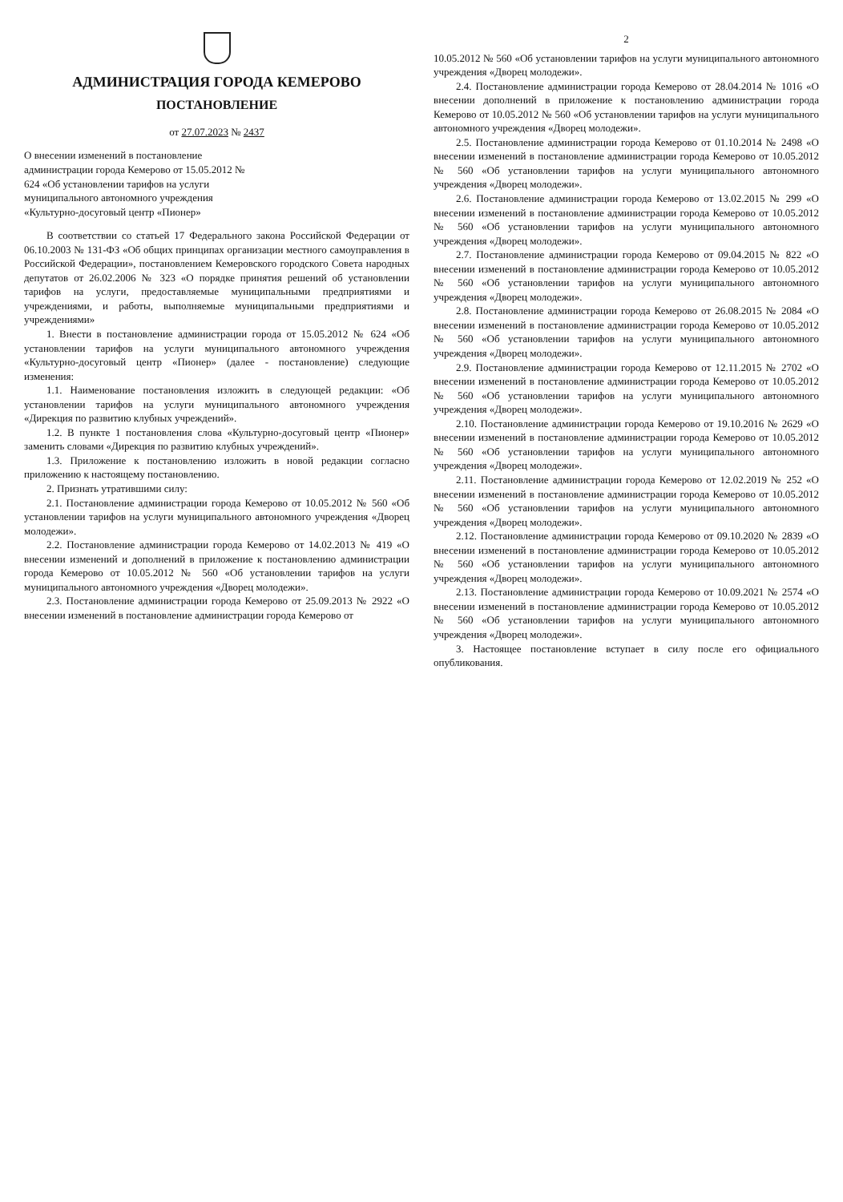АДМИНИСТРАЦИЯ ГОРОДА КЕМЕРОВО
ПОСТАНОВЛЕНИЕ
от 27.07.2023 № 2437
О внесении изменений в постановление администрации города Кемерово от 15.05.2012 № 624 «Об установлении тарифов на услуги муниципального автономного учреждения «Культурно-досуговый центр «Пионер»
В соответствии со статьей 17 Федерального закона Российской Федерации от 06.10.2003 № 131-ФЗ «Об общих принципах организации местного самоуправления в Российской Федерации», постановлением Кемеровского городского Совета народных депутатов от 26.02.2006 № 323 «О порядке принятия решений об установлении тарифов на услуги, предоставляемые муниципальными предприятиями и учреждениями, и работы, выполняемые муниципальными предприятиями и учреждениями»
1. Внести в постановление администрации города от 15.05.2012 № 624 «Об установлении тарифов на услуги муниципального автономного учреждения «Культурно-досуговый центр «Пионер» (далее - постановление) следующие изменения:
1.1. Наименование постановления изложить в следующей редакции: «Об установлении тарифов на услуги муниципального автономного учреждения «Дирекция по развитию клубных учреждений».
1.2. В пункте 1 постановления слова «Культурно-досуговый центр «Пионер» заменить словами «Дирекция по развитию клубных учреждений».
1.3. Приложение к постановлению изложить в новой редакции согласно приложению к настоящему постановлению.
2. Признать утратившими силу:
2.1. Постановление администрации города Кемерово от 10.05.2012 № 560 «Об установлении тарифов на услуги муниципального автономного учреждения «Дворец молодежи».
2.2. Постановление администрации города Кемерово от 14.02.2013 № 419 «О внесении изменений и дополнений в приложение к постановлению администрации города Кемерово от 10.05.2012 № 560 «Об установлении тарифов на услуги муниципального автономного учреждения «Дворец молодежи».
2.3. Постановление администрации города Кемерово от 25.09.2013 № 2922 «О внесении изменений в постановление администрации города Кемерово от
2
10.05.2012 № 560 «Об установлении тарифов на услуги муниципального автономного учреждения «Дворец молодежи».
2.4. Постановление администрации города Кемерово от 28.04.2014 № 1016 «О внесении дополнений в приложение к постановлению администрации города Кемерово от 10.05.2012 № 560 «Об установлении тарифов на услуги муниципального автономного учреждения «Дворец молодежи».
2.5. Постановление администрации города Кемерово от 01.10.2014 № 2498 «О внесении изменений в постановление администрации города Кемерово от 10.05.2012 № 560 «Об установлении тарифов на услуги муниципального автономного учреждения «Дворец молодежи».
2.6. Постановление администрации города Кемерово от 13.02.2015 № 299 «О внесении изменений в постановление администрации города Кемерово от 10.05.2012 № 560 «Об установлении тарифов на услуги муниципального автономного учреждения «Дворец молодежи».
2.7. Постановление администрации города Кемерово от 09.04.2015 № 822 «О внесении изменений в постановление администрации города Кемерово от 10.05.2012 № 560 «Об установлении тарифов на услуги муниципального автономного учреждения «Дворец молодежи».
2.8. Постановление администрации города Кемерово от 26.08.2015 № 2084 «О внесении изменений в постановление администрации города Кемерово от 10.05.2012 № 560 «Об установлении тарифов на услуги муниципального автономного учреждения «Дворец молодежи».
2.9. Постановление администрации города Кемерово от 12.11.2015 № 2702 «О внесении изменений в постановление администрации города Кемерово от 10.05.2012 № 560 «Об установлении тарифов на услуги муниципального автономного учреждения «Дворец молодежи».
2.10. Постановление администрации города Кемерово от 19.10.2016 № 2629 «О внесении изменений в постановление администрации города Кемерово от 10.05.2012 № 560 «Об установлении тарифов на услуги муниципального автономного учреждения «Дворец молодежи».
2.11. Постановление администрации города Кемерово от 12.02.2019 № 252 «О внесении изменений в постановление администрации города Кемерово от 10.05.2012 № 560 «Об установлении тарифов на услуги муниципального автономного учреждения «Дворец молодежи».
2.12. Постановление администрации города Кемерово от 09.10.2020 № 2839 «О внесении изменений в постановление администрации города Кемерово от 10.05.2012 № 560 «Об установлении тарифов на услуги муниципального автономного учреждения «Дворец молодежи».
2.13. Постановление администрации города Кемерово от 10.09.2021 № 2574 «О внесении изменений в постановление администрации города Кемерово от 10.05.2012 № 560 «Об установлении тарифов на услуги муниципального автономного учреждения «Дворец молодежи».
3. Настоящее постановление вступает в силу после его официального опубликования.